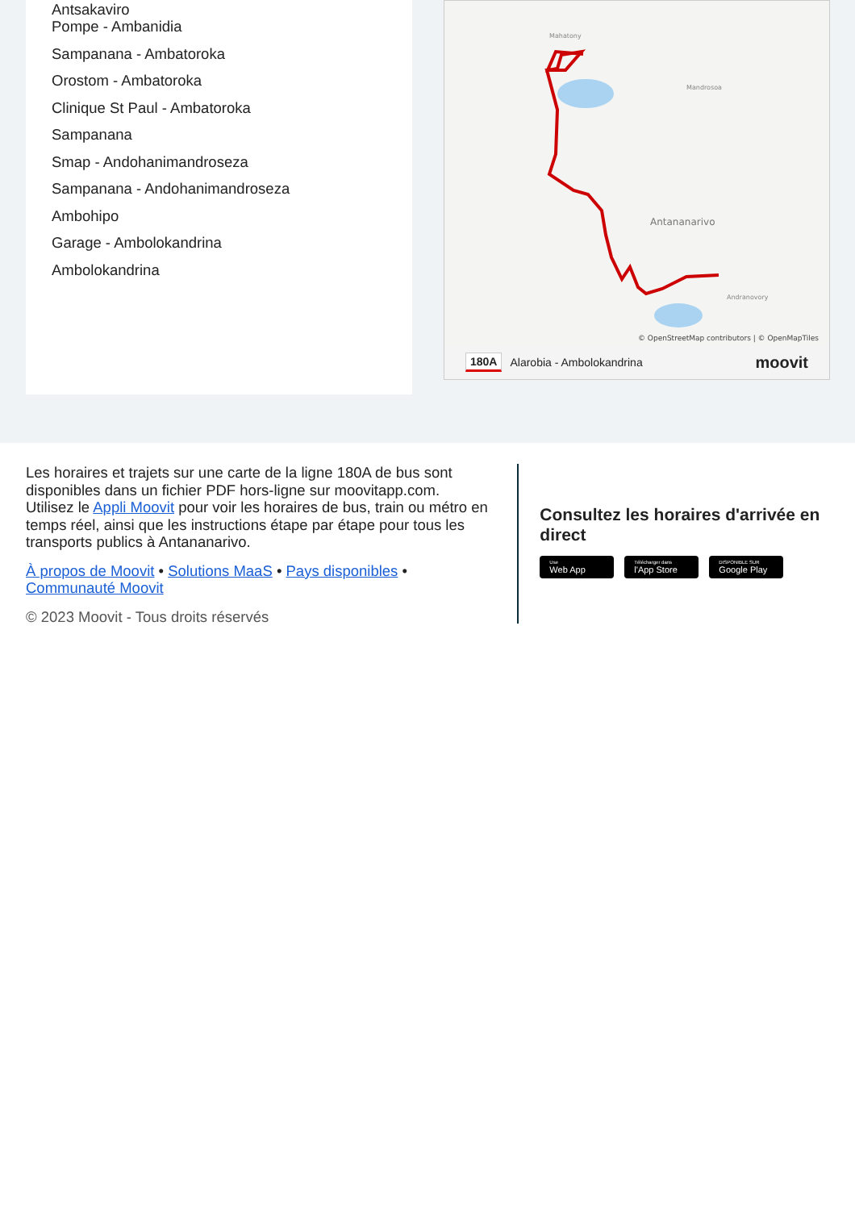Antsakaviro
Pompe - Ambanidia
Sampanana - Ambatoroka
Orostom - Ambatoroka
Clinique St Paul - Ambatoroka
Sampanana
Smap - Andohanimandroseza
Sampanana - Andohanimandroseza
Ambohipo
Garage - Ambolokandrina
Ambolokandrina
Antananarivo
© OpenStreetMap contributors | © OpenMapTiles
Mahatony
Mandrosoa
Andranovory
180A Alarobia - Ambolokandrina moovit
Les horaires et trajets sur une carte de la ligne 180A de bus sont disponibles dans un fichier PDF hors-ligne sur moovitapp.com. Utilisez le Appli Moovit pour voir les horaires de bus, train ou métro en temps réel, ainsi que les instructions étape par étape pour tous les transports publics à Antananarivo.
À propos de Moovit • Solutions MaaS • Pays disponibles • Communauté Moovit
© 2023 Moovit - Tous droits réservés
Consultez les horaires d'arrivée en direct
Use
Web App
Télécharger dans
l'App Store
DISPONIBLE SUR
Google Play